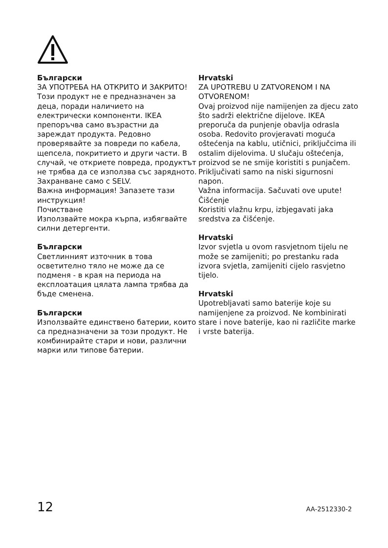Български
ЗА УПОТРЕБА НА ОТКРИТО И ЗАКРИТО!
Този продукт не е предназначен за деца, поради наличието на електрически компоненти. IKEA препоръчва само възрастни да зареждат продукта. Редовно проверявайте за повреди по кабела, щепсела, покритието и други части. В случай, че откриете повреда, продуктът не трябва да се използва със зарядното.
Захранване само с SELV.
Важна информация! Запазете тази инструкция!
Почистване
Използвайте мокра кърпа, избягвайте силни детергенти.
Български
Светлинният източник в това осветително тяло не може да се подменя - в края на периода на експлоатация цялата лампа трябва да бъде сменена.
Български
Използвайте единствено батерии, които са предназначени за този продукт. Не комбинирайте стари и нови, различни марки или типове батерии.
Hrvatski
ZA UPOTREBU U ZATVORENOM I NA OTVORENOM!
Ovaj proizvod nije namijenjen za djecu zato što sadrži električne dijelove. IKEA preporuča da punjenje obavlja odrasla osoba. Redovito provjeravati moguća oštećenja na kablu, utičnici, priključcima ili ostalim dijelovima. U slučaju oštećenja, proizvod se ne smije koristiti s punjačem. Priključivati samo na niski sigurnosni napon.
Važna informacija. Sačuvati ove upute!
Čišćenje
Koristiti vlažnu krpu, izbjegavati jaka sredstva za čišćenje.
Hrvatski
Izvor svjetla u ovom rasvjetnom tijelu ne može se zamijeniti; po prestanku rada izvora svjetla, zamijeniti cijelo rasvjetno tijelo.
Hrvatski
Upotrebljavati samo baterije koje su namijenjene za proizvod. Ne kombinirati stare i nove baterije, kao ni različite marke i vrste baterija.
12 AA-2512330-2